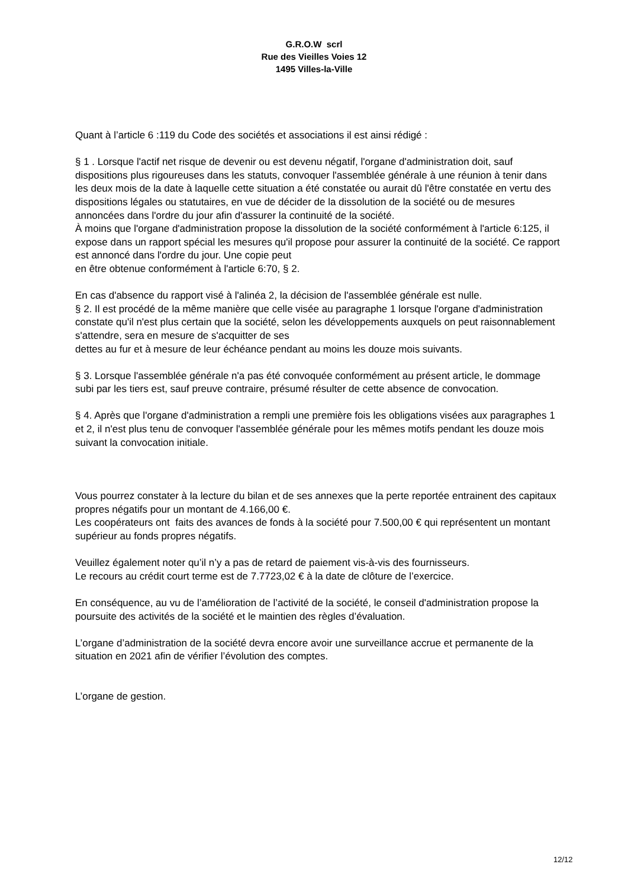G.R.O.W scrl
Rue des Vieilles Voies 12
1495 Villes-la-Ville
Quant à l’article 6 :119 du Code des sociétés et associations il est ainsi rédigé :
§ 1 . Lorsque l'actif net risque de devenir ou est devenu négatif, l'organe d'administration doit, sauf dispositions plus rigoureuses dans les statuts, convoquer l'assemblée générale à une réunion à tenir dans les deux mois de la date à laquelle cette situation a été constatée ou aurait dû l'être constatée en vertu des dispositions légales ou statutaires, en vue de décider de la dissolution de la société ou de mesures annoncées dans l'ordre du jour afin d'assurer la continuité de la société.
À moins que l'organe d'administration propose la dissolution de la société conformément à l'article 6:125, il expose dans un rapport spécial les mesures qu'il propose pour assurer la continuité de la société. Ce rapport est annoncé dans l'ordre du jour. Une copie peut
en être obtenue conformément à l'article 6:70, § 2.
En cas d'absence du rapport visé à l'alinéa 2, la décision de l'assemblée générale est nulle.
§ 2. Il est procédé de la même manière que celle visée au paragraphe 1 lorsque l'organe d'administration constate qu'il n'est plus certain que la société, selon les développements auxquels on peut raisonnablement s'attendre, sera en mesure de s'acquitter de ses
dettes au fur et à mesure de leur échéance pendant au moins les douze mois suivants.
§ 3. Lorsque l'assemblée générale n'a pas été convoquée conformément au présent article, le dommage subi par les tiers est, sauf preuve contraire, présumé résulter de cette absence de convocation.
§ 4. Après que l'organe d'administration a rempli une première fois les obligations visées aux paragraphes 1 et 2, il n'est plus tenu de convoquer l'assemblée générale pour les mêmes motifs pendant les douze mois suivant la convocation initiale.
Vous pourrez constater à la lecture du bilan et de ses annexes que la perte reportée entrainent des capitaux propres négatifs pour un montant de 4.166,00 €.
Les coopérateurs ont faits des avances de fonds à la société pour 7.500,00 € qui représentent un montant supérieur au fonds propres négatifs.
Veuillez également noter qu’il n’y a pas de retard de paiement vis-à-vis des fournisseurs.
Le recours au crédit court terme est de 7.7723,02 € à la date de clôture de l’exercice.
En conséquence, au vu de l’amélioration de l’activité de la société, le conseil d'administration propose la poursuite des activités de la société et le maintien des règles d’évaluation.
L’organe d’administration de la société devra encore avoir une surveillance accrue et permanente de la situation en 2021 afin de vérifier l’évolution des comptes.
L’organe de gestion.
12/12